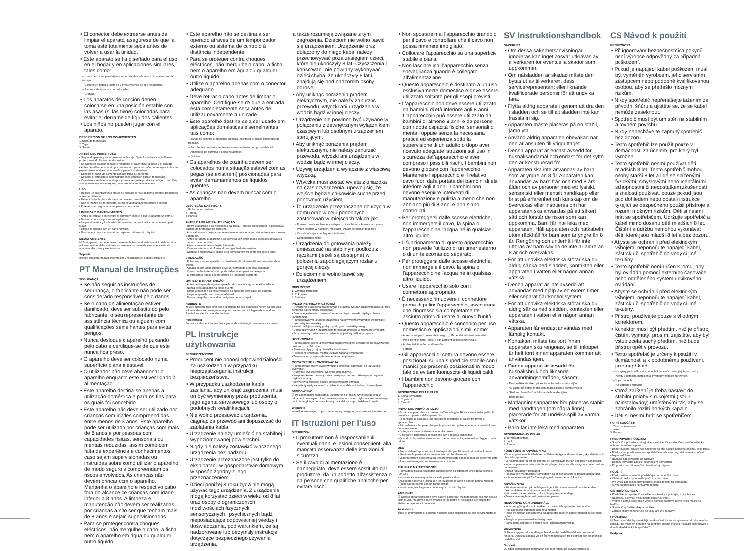• El conector debe extraerse antes de limpiar el aparato, asegúrese de que la toma esté totalmente seca antes de volver a usar la unidad.
• Este aparato se ha diseñado para el uso en el hogar y en aplicaciones similares, tales como:
– zonas de cocina para el personal en tiendas, oficinas y otros entornos de trabajo.
– Clientes en hoteles, moteles y otros entornos de tipo residencial.
– Entornos de tipo casa de huéspedes.
– Granjas.
• Los aparatos de cocción deben colocarse en una posición estable con las asas (si las tiene) colocadas para evitar el derrame de líquidos calientes.
• Los niños no pueden jugar con el aparato.
DESCRIPCIÓN DE LOS COMPONENTES
1. Enchufe termostato
2. Tapa
3. Sartén
ANTES DEL PRIMER USO
• Saque el aparato y los accesorios de la caja. Quite los adhesivos, la lámina protectora o el plástico del dispositivo.
• Se aconseja colocar un tapete resistente al calor entre la mesa y el aparato.
• Antes de utilizar el aparato por primera vez, pase un paño húmedo por todas las piezas desmontables. Nunca utilice productos abrasivos.
• Conecte el cable de alimentación a la toma de corriente.
• Coloque el termostato suministrado en la conexión para el termostato.
• Cuando encienda el aparato por primera vez, este producirá un ligero olor. Este olor es normal y solo temporal, desaparecerá en unos minutos.
USO
• Realice un calentamiento previo del aparato al nivel máximo durante 10 minutos antes de utilizarlo.
• Deberá frotar la placa de calor con aceite comestible.
• Con el mando del termostato, se puede ajustar la temperatura deseada.
• El termostato regula una temperatura constante.
LIMPIEZA Y MANTENIMIENTO
• Antes de limpiar, desenchufe el aparato y espere a que el aparato se enfríe.
• No vierta nunca agua sobre la plancha.
• Limpie el interior y los bordes del aparato con una toallita de papel o un paño suave.
• Limpie el aparato con un paño húmedo.
• No sumerja nunca el aparato en agua o cualquier otro líquido.
MEDIO AMBIENTE
☒ Este aparato no debe desecharse con la basura doméstica al final de su vida útil, sino que se debe entregar en un punto de recogida para el reciclaje de aparatos eléctricos y electrónicos.
Soporte
¡Puede encontrar toda la información y recambios en service.tristar.eu!
PT Manual de Instruções
SEGURANÇA
• Se não seguir as instruções de segurança, o fabricante não pode ser considerado responsável pelo danos.
• Se o cabo de alimentação estiver danificado, deve ser substituído pelo fabricante, o seu representante de assistência técnica ou alguém com qualificações semelhantes para evitar perigos.
• Nunca desloque o aparelho puxando pelo cabo e certifique-se de que este nunca fica preso.
• O aparelho deve ser colocado numa superfície plana e estável.
• O utilizador não deve abandonar o aparelho enquanto este estiver ligado à alimentação.
• Este aparelho destina-se apenas a utilização doméstica e para os fins para os quais foi concebido.
• Este aparelho não deve ser utilizado por crianças com idades compreendidas entre menos de 8 anos. Este aparelho pode ser utilizado por crianças com mais de 8 anos e por pessoas com capacidades físicas, sensoriais ou mentais reduzidas, assim como com falta de experiência e conhecimentos, caso sejam supervisionadas ou instruídas sobre como utilizar o aparelho de modo seguro e compreendam os riscos envolvidos. As crianças não devem brincar com o aparelho. Mantenha o aparelho e respectivo cabo fora do alcance de crianças com idade inferior a 8 anos. A limpeza e manutenção não devem ser realizadas por crianças a não ser que tenham mais de 8 anos e sejam supervisionadas.
• Para se proteger contra choques eléctricos, não mergulhe o cabo, a ficha nem o aparelho em água ou qualquer outro líquido.
• Este aparelho não se destina a ser operado através de um temporizador externo ou sistema de controlo à distância independente.
• Para se proteger contra choques eléctricos, não mergulhe o cabo, a ficha nem o aparelho em água ou qualquer outro líquido.
• Utilize o aparelho apenas com o conector adequado.
• Deve retirar o cabo antes de limpar o aparelho. Certifique-se de que a entrada está completamente seca antes de utilizar novamente a unidade.
• Este aparelho destina-se a ser usado em aplicações domésticas e semelhantes tais como:
– Zonas de cozinha profissional em lojas, escritórios e outros ambientes de trabalho.
– Por clientes de hotéis, motéis e outros ambientes de tipo residencial.
– Ambientes de dormida e pequeno almoço.
– Quintas.
• Os aparelhos de cozinha devem ser colocados numa situação estável com as pegas (se existirem) posicionadas para evitar derramamentos de líquidos quentes.
• As crianças não devem brincar com o aparelho.
DESCRIÇÃO DAS PEÇAS
1. Ficha do termóstato
2. Tampa
3. Panela
ANTES DA PRIMEIRA UTILIZAÇÃO
• Retire o aparelho e os acessórios da caixa. Retire os autocolantes, a película ou plástico de protecção do aparelho.
• Aconselhamos a colocar um revestimento resistente ao calor entre a sua mesa e o aparelho.
• Antes de utilizar o aparelho pela primeira vez, limpe todas as peças amovíveis com um pano húmido.
• Ligue o cabo de alimentação à tomada.
• Coloque o termostato fornecido na ligação do termostato.
• Quando o dispositivo é ligado pela primeira vez, irá sentir um ligeiro odor.
UTILIZAÇÃO
• Pré-aqueça o seu aparelho no nível mais alto durante 10 minutos antes de o utilizar.
• A placa de pré-aquecimento deve ser esfregada com óleo alimentar.
• Com o botão do termóstato pode definir a temperatura desejada.
• O termóstato regula a temperatura de um modo constante.
LIMPEZA E MANUTENÇÃO
• Antes de limpar, desligue o aparelho da tomada e aguarde até arrefecer.
• Nunca deite água fria na placa quente.
• Limpe o interior e as extremidades do aparelho com papel de cozinha.
• Limpe o aparelho com um pano húmido.
• Nunca mergulhe o aparelho na água ou noutro líquido.
AMBIENTE
☒ Este aparelho não deve ser depositado no lixo doméstico no fim da sua vida útil, mas deve ser entregue num ponto central de reciclagem de aparelhos domésticos eléctricos e electrónicos.
Assistência
Encontra todas as informações e peças de substituição em service.tristar.eu!
PL Instrukcje użytkowania
BEZPIECZEŃSTWO
• Producent nie ponosi odpowiedzialności za uszkodzenia w przypadku nieprzestrzegania instrukcji bezpieczeństwa.
• W przypadku uszkodzenia kabla zasilania, aby uniknąć zagrożenia, musi on być wymieniony przez producenta, jego agenta serwisowego lub osoby o podobnych kwalifikacjach.
• Nie wolno przesuwać urządzenia, ciągnąc za przewód ani dopuszczać do zaplątania kabla.
• Urządzenie należy umieścić na stabilnej i wypoziomowanej powierzchni.
• Nigdy nie należy zostawiać włączonego urządzenia bez nadzoru.
• Urządzenie przeznaczone jest tylko do eksploatacji w gospodarstwie domowym, w sposób zgodny z jego przeznaczeniem.
• Dzieci poniżej 8 roku życia nie mogą używać tego urządzenia. Z urządzenia mogą korzystać dzieci w wieku od 8 lat oraz osoby o ograniczonych możliwościach fizycznych, sensorycznych i psychicznych bądź nieposiadające odpowiedniej wiedzy i doświadczenia, pod warunkiem, że są nadzorowane lub otrzymały instrukcje dotyczące bezpiecznego używania urządzenia,
a także rozumieją związane z tym zagrożenia. Dzieciom nie wolno bawić się urządzeniem. Urządzenie oraz dołączony do niego kabel należy przechowywać poza zasięgiem dzieci, które nie ukończyły 8 lat. Czyszczenia i konserwacji nie powinny wykonywać dzieci chyba, że ukończyły 8 lat i znajdują się pod nadzorem osoby dorosłej.
• Aby uniknąć porażenia prądem elektrycznym, nie należy zanurzać przewodu, wtyczki ani urządzenia w wodzie bądź w innej cieczy.
• Urządzenie nie powinno być używane w połączeniu z zewnętrznym wyłącznikiem czasowym lub osobnym urządzeniem sterującym.
• Aby uniknąć porażenia prądem elektrycznym, nie należy zanurzać przewodu, wtyczki ani urządzenia w wodzie bądź w innej cieczy.
• Używaj urządzenia wyłącznie z właściwą wtyczką.
• Wtyczka musi zostać wyjęta z gniazdka na czas czyszczenia, upewnij się, że wejście będzie całkowicie suche przed ponownym użyciem.
• To urządzenie przeznaczone do użycia w domu oraz w celu podobnych zastosowań w miejscach takich jak:
– Pomieszczenia kuchenne w sklepach, biurach i innych miejscach pracy
– Przez klientów w hotelach, motelach i innych ośrodkach tego typu
– Ośrodki oferujące nocleg ze śniadaniem
– Gospodarstwa rolne
• Urządzenia do gotowania należy umieszczać na stabilnym podłożu z rączkami (jeżeli są dostępne) w położeniu zapobiegającym rozlaniu gorącej cieczy.
• Dzieciom nie wolno bawić się urządzeniem.
OPIS CZĘŚCI
1. Wtyczka termostatu
2. Pokrywka
3. Patelnia
PRZED PIERWSZYM UŻYCIEM
• Urządzenie i akcesoria należy wyjąć z pudełka. Usuń z urządzenia naklejki, folię ochronną lub elementy plastikowe.
• Zalecane jest umieszczenie odpornej na ciepło powłoki między stołem a urządzeniem.
• Przed pierwszym użyciem urządzenia należy wytrzeć wszystkie wyjmowane części wilgotną szmatką.
• Kabel zasilający należy podłączyć do gniazda elektrycznego.
• Dostarczony wraz z urządzeniem termostat umieścić w złączu na termostat.
• Przy pierwszym włączeniu urządzenia pojawi się delikatny zapach.
UŻYTKOWANIE
• Przed rozpoczęciem użytkowania nagrzej wstępnie urządzenie do najwyższego poziomu przez 10 minut.
• Posmaruj płytę grzejną niewielką ilością oleju.
• Pokrętłem termostatu można ustawić żądaną temperaturę.
• Termostat utrzymuje stałą temperaturę urządzenia.
CZYSZCZENIE I KONSERWACJA
• Przed czyszczeniem wyjąć wtyczkę z gniazda i odczekać, aż urządzenie wystygnie.
• Nigdy nie wylewać zimnej wody na gorącą płytę.
• Wnętrze i krawędzie urządzenia należy wytrzeć ręcznikiem papierowym lub miękką szmatką.
• Zewnętrzną obudowę należy czyścić wilgotną szmatką.
• Nie należy nigdy zanurzać urządzenia w wodzie ani żadnym innym płynie.
ŚRODOWISKO
☒ Po zakończeniu eksploatacji urządzenia nie należy wyrzucać go wraz z odpadami domowymi. Urządzenie to powinno zostać zutylizowane w centralnym punkcie recyklingu domowych urządzeń elektrycznych i elektronicznych.
Wsparcie
Wszelkie informacje i części zamienne są dostępne na stronie service.tristar.eu.
IT Istruzioni per l'uso
SICUREZZA
• Il produttore non è responsabile di eventuali danni e lesioni conseguenti alla mancata osservanza delle istruzioni di sicurezza.
• Se il cavo di alimentazione è danneggiato, deve essere sostituito dal produttore, da un addetto all'assistenza o da persone con qualifiche analoghe per evitare rischi.
• Non spostare mai l'apparecchio tirandolo per il cavo e controllare che il cavo non possa rimanere impigliato.
• Collocare l'apparecchio su una superficie stabile e piana.
• Non lasciare mai l'apparecchio senza sorveglianza quando è collegato all'alimentazione.
• Questo apparecchio è destinato a un uso esclusivamente domestico e deve essere utilizzato soltanto per gli scopi previsti.
• L'apparecchio non deve essere utilizzato da bambini di età inferiore agli 8 anni. L'apparecchio può essere utilizzato da bambini di almeno 8 anni e da persone con ridotte capacità fisiche, sensoriali o mentali oppure senza la necessaria pratica ed esperienza sotto la supervisione di un adulto o dopo aver ricevuto adeguate istruzioni sull'uso in sicurezza dell'apparecchio e aver compreso i possibili rischi. I bambini non devono giocare con l'apparecchio. Mantenere l'apparecchio e il relativo cavo fuori dalla portata dei bambini di età inferiore agli 8 anni. I bambini non devono eseguire interventi di manutenzione e pulizia almeno che non abbiano più di 8 anni e non siano controllati.
• Per proteggersi dalle scosse elettriche, non immergere il cavo, la spina o l'apparecchio nell'acqua né in qualsiasi altro liquido.
• Il funzionamento di questo apparecchio non prevede l'utilizzo di un timer esterno o di un telecomando separato.
• Per proteggersi dalle scosse elettriche, non immergere il cavo, la spina o l'apparecchio nell'acqua né in qualsiasi altro liquido.
• Usare l'apparecchio solo con il connettore appropriato.
• È necessario rimuovere il connettore prima di pulire l'apparecchio, assicurarsi che l'ingresso sia completamente asciutto prima di usare di nuovo l'unità.
• Questo apparecchio è concepito per uso domestico e applicazioni simili come:
– Aree cucine per il personale in negozi, uffici e altri ambienti lavorativi.
– Per i clienti in hotel, motel e altri ambienti di tipo residenziale.
– Ambienti di tipo Bed and breakfast.
– Fattorie.
• Gli apparecchi di cottura devono essere posizionati su una superficie stabile con i manici (se presenti) posizionati in modo tale da evitare fuoriuscite di liquidi caldi.
• I bambini non devono giocare con l'apparecchio.
DESCRIZIONE DELLE PARTI
1. Spina termostato
2. Coperchio
3. Pentola
PRIMA DEL PRIMO UTILIZZO
• Estrarre apparecchio e accessori dall'imballaggio. Rimuovere adesivi, pellicola protettiva o plastica dall'apparecchio.
• Si consiglia di collocare una protezione resistente al calore tra tavolo e apparecchio.
• Prima di usare l'apparecchio per la prima volta, pulire tutte le parti amovibili con un panno umido.
• Collegare il cavo di alimentazione alla presa.
• Collegare il termostato in dotazione con il relativo dispositivo.
• Quando il dispositivo viene acceso per la prima volta, emetterà un leggero cattivo odore.
USO
• Preriscaldare l'apparecchio al livello più alto per 10 minuti prima di utilizzarlo.
• Strofinare la piastra di riscaldamento con olio alimentare.
• La temperatura desiderata può essere impostata con la manopola del termostato.
• Il termostato regola una temperatura costante.
PULIZIA E MANUTENZIONE
• Prima della pulizia, scollegare l'apparecchio ed attendere che l'apparecchio si raffreddi.
• Non versare mai acqua fredda sulla piastra calda.
• Asciugare l'interno e i bordi con un tovagliolo di carta o con un panno morbido.
• Pulire l'apparecchio con un panno umido.
• Non immergere l'apparecchio in acqua o in altro liquido.
AMBIENTE
☒ Questo apparecchio non deve essere posto tra i rifiuti domestici alla fine del suo ciclo di vita, ma deve essere smaltito in un centro di riciclaggio per dispositivi elettrici ed elettronici domestici.
Assistenza
Tutte le informazioni e le parti di ricambio sono disponibili sul sito service.tristar.eu.
SV Instruktionshandbok
SÄKERHET
• Om dessa säkerhetsanvisningar ignoreras kan inget ansvar utkrävas av tillverkaren för eventuella skador som uppkommer.
• Om nätsladden är skadad måste den bytas ut av tillverkaren, dess servicerepresentant eller liknande kvalificerade personer för att undvika fara.
• Flytta aldrig apparaten genom att dra den i sladden och se till att sladden inte kan trassla in sig.
• Apparaten måste placeras på en stabil, jämn yta.
• Använd aldrig apparaten obevakad när den är ansluten till vägguttaget.
• Denna apparat är endast avsedd för hushållsändamål och endast för det syfte den är konstruerad för.
• Apparaten ska inte användas av barn som är yngre än 8 år. Apparaten kan användas av barn från och med 8 års ålder och av personer med ett fysiskt, sensoriskt eller mentalt handikapp eller brist på erfarenhet och kunskap om de övervakas eller instrueras om hur apparaten ska användas på ett säkert sätt och förstår de risker som kan uppkomma. Barn får inte leka med apparaten. Håll apparaten och nätkabeln utom räckhåll för barn som är yngre än 8 år. Rengöring och underhåll får inte utföras av barn såvida de inte är äldre än 8 år och övervakas.
• För att undvika elektriska stötar ska du aldrig sänka ned sladden, kontakten eller apparaten i vatten eller någon annan vätska.
• Denna apparat är inte avsedd att användas med hjälp av en extern timer eller separat fjärrkontrollsystem.
• För att undvika elektriska stötar ska du aldrig sänka ned sladden, kontakten eller apparaten i vatten eller någon annan vätska.
• Apparaten får endast användas med lämplig kontakt.
• Kontakten måste tas bort innan apparaten ska rengöras, se till inloppet är helt torrt innan apparaten kommer att användas igen.
• Denna apparat är avsedd för hushållsbruk och liknande användningsområden, såsom:
– Personalkök i butiker, på kontor och i andra arbetsmiljöer.
– Av gäster på hotell, motell och andra liknande boendemiljöer.
– "Bed and breakfast" och liknande boendemiljöer.
– Bondgårdar.
• Matlagningsapparater bör placeras stabilt med handtagen (om några finns) placerade för att undvika spill av varma vätskor.
• Barn får inte leka med apparaten.
BESKRIVNING AV DELAR
1. Termostatkontakt
2. Lock
3. Panna
FÖRE FÖRSTA ANVÄNDNING
• Ta ut apparaten och tillbehören ur lådan. Avlägsna klistermärken, skyddsfolie och plast från apparaten.
• Vi rekommenderar att du placerar ett värmeskydd mellan apparaten och bordet.
• Innan apparaten används för första gången, torka av alla avtagbara delar med en dammtrasa.
• Anslut nätsladden till uttaget.
• Placera den medföljande termostaten så att den ansluts till termostatingången.
• När enheten slås på för första gången kommer det att lukta lite.
ANVÄNDNING
• Förvärm maskinen på det högsta läget i 10 minuter innan du använder den.
• Värmeplattan bör smörjas in med lite matolja.
• Vrid ratten på termostaten, till att lämplig temperaturläge.
• Termostaten reglerar en konstant temperatur.
RENGÖRING OCH UNDERHÅLL
• Innan rengöring, dra ur kontakten och vänta tills apparaten har svalnat.
• Häll aldrig kallt vatten på den heta plattan.
• Torka av insidan och kanterna på apparaten med en pappershandduk eller mjuk tygbit.
• Rengör apparaten med en fuktig trasa.
• Sänk aldrig apparaten i vatten eller i någon annan vätska.
OMGIVNING
☒ Denna apparat ska ej slängas bland vanligt hushållsavfall när den slutat fungera. Den ska slängas vid en återvinningsstation för elektriskt och elektroniskt hushållsavfall.
Support
Du hittar all tillgänglig information och reservdelar på service.tristar.eu!
CS Návod k použití
BEZPEČNOST
• Při ignorování bezpečnostních pokynů není výrobce odpovědný za případná poškození.
• Pokud je napájecí kabel poškozen, musí být vyměněn výrobcem, jeho servisním zástupcem nebo podobně kvalifikovanou osobou, aby se předešlo možným rizikům.
• Nikdy spotřebič nepřenášejte tažením za přívodní šňůru a ujistěte se, že se kabel nemůže zaseknout.
• Spotřebič musí být umístěn na stabilním a rovném povrchu.
• Nikdy nenechávejte zapnutý spotřebič bez dozoru.
• Tento spotřebič lze použít pouze v domácnosti za účelem, pro který byl vyroben.
• Tento spotřebič nesmí používat děti mladších 8 let. Tento spotřebič mohou osoby starší 8 let a lidé se sníženými fyzickými, smyslovými nebo mentálními schopnostmi či nedostatkem zkušeností a znalostí používat, pouze pokud jsou pod dohledem nebo dostali instrukce týkající se bezpečného použití přístroje a rozumí možným rizikům. Děti si nesmí hrát se spotřebičem. Udržujte spotřebič a kabel mimo dosahu dětí mladších 8 let. Čištění a údržbu nemohou vykonávat děti, které jsou mladší 8 let a bez dozoru.
• Abyste se ochránili před elektrickým výbojem, neponořujte napájecí kabel, zástrčku či spotřebič do vody či jiné tekutiny.
• Tento spotřebič není určen k tomu, aby byl ovládán pomocí externího časovače nebo odděleného systému dálkového ovládání.
• Abyste se ochránili před elektrickým výbojem, neponořujte napájecí kabel, zástrčku či spotřebič do vody či jiné tekutiny.
• Přístroj používejte pouze s vhodným konektorem.
• Konektor musí být předtím, než je přístroj čištěn, vyjmutý, prosím, zajistěte, aby byl vstup zcela suchý předtím, než bude přístroj opět v provozu.
• Tento spotřebič je určený k použití v domácnosti a k podobnému používání, jako například:
– kuchyňky personálu v obchodech, kancelářích a na jiných pracovištích.
– Klienty v hotelích, motelech a jiných ubytovacích zařízeních.
– V penzionech
– Na statcích a farmách
• Varná zařízení je třeba nastavit do stabilní polohy s rukojetmi (jsou-li nainstalovány) umístěnými tak, aby se zabránilo rozlití horkých kapalin.
• Děti si nesmí hrát se spotřebičem.
POPIS SOUČÁSTÍ
1. Zástrčka termostatu
2. Víko
3. Pánev
PŘED PRVNÍM POUŽITÍM
• Spotřebič a příslušenství vyjměte z krabice. Ze spotřebiče odstraňte nálepky, ochrannou fólii nebo plast.
• Doporučujeme, abyste pod spotřebič na stůl položili podložku odolnou proti teplu.
• Před prvním použitím tohoto spotřebiče otřete všechny odnímatelné součásti vlhkým hadříkem.
• Napájecí kabel zapojte do zásuvky.
• Dodaný termostat zapojte do připojení termostatu.
• Při prvním použití se může objevit mírný zápach.
POUŽITÍ
• Před použitím spotřebič předehřejte po dobu 10ti minut.
• Ohřevná deska by se měla potřít trochou oleje.
• Pro výběr žádoucí teploty použijte knoflík teploty na termostatu.
• Termostat nastavuje konstantní teplotu.
ČIŠTĚNÍ A ÚDRŽBA
• Před čištěním spotřebič vypněte ze zásuvky a počkejte, až vychladne.
• Na horkou plotýnku nikdy nelijte studenou vodu.
• Vnitřek a okraje spotřebiče vytřete pomocí papírové utěrky nebo měkkého hadříku.
• Spotřebič vyčistěte vlhkým hadříkem.
• Zařízení nikdy neponořujte do vody ani jiné kapaliny.
PROSTŘEDÍ
☒ Tento spotřebič by neměl být po ukončení životnosti vyhazován do domovního odpadu, ale musí být doručen na centrální sběrné místo k recyklaci elektrických a domácích elektrických spotřebičů.
Podpora